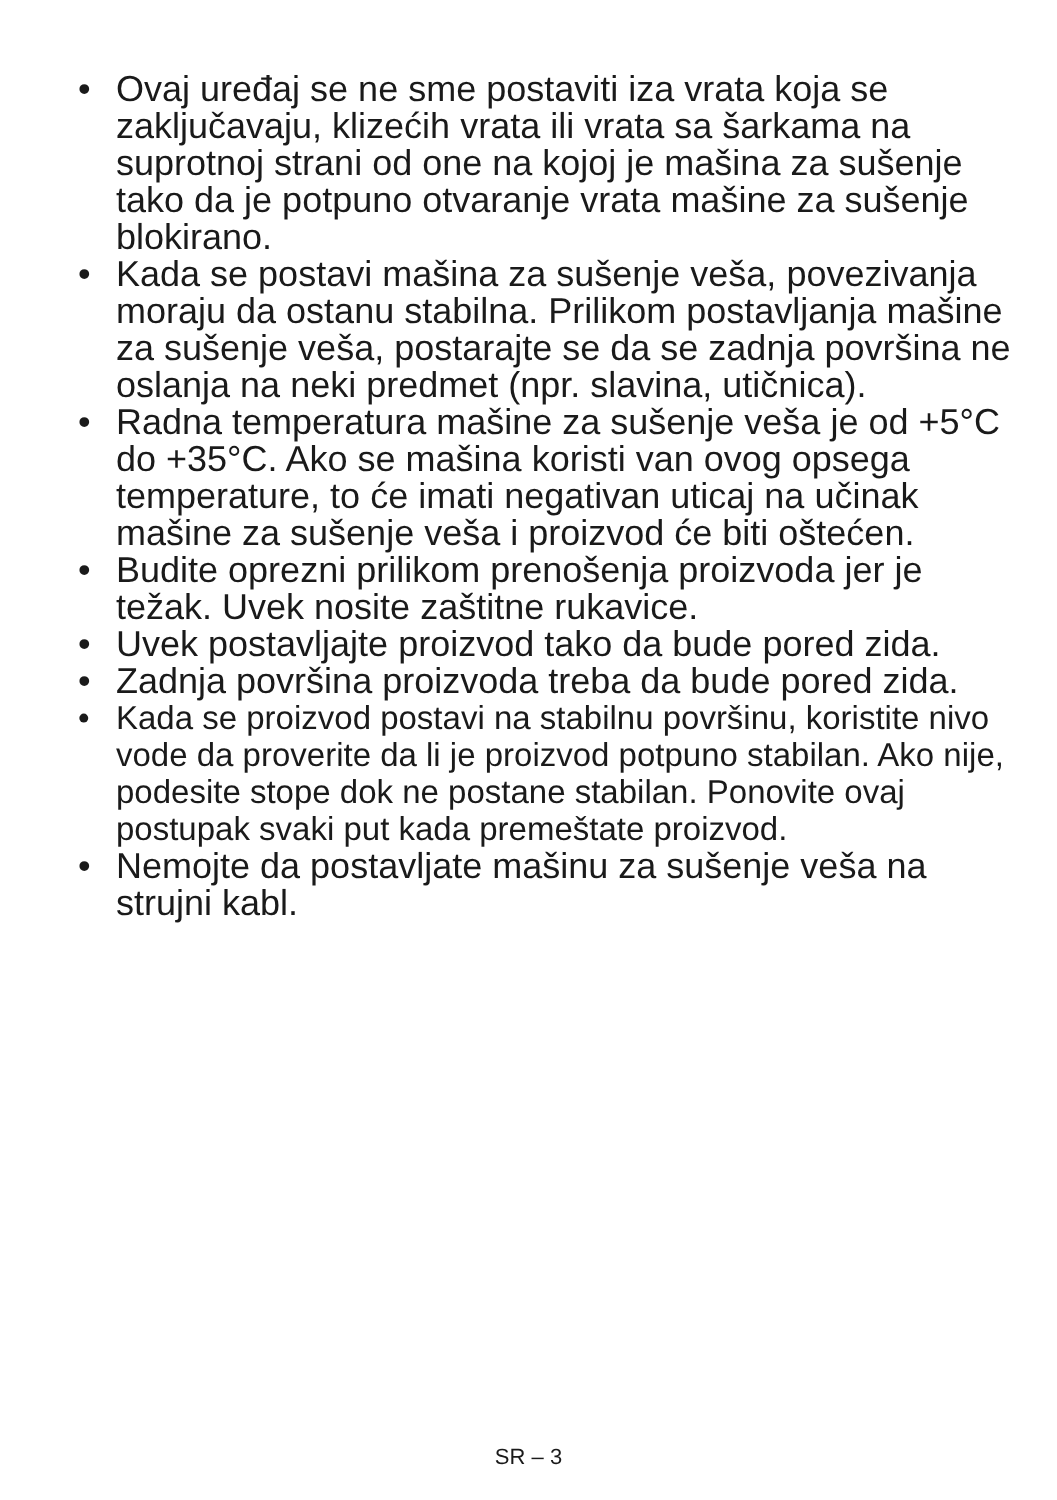• Ovaj uređaj se ne sme postaviti iza vrata koja se zaključavaju, klizećih vrata ili vrata sa šarkama na suprotnoj strani od one na kojoj je mašina za sušenje tako da je potpuno otvaranje vrata mašine za sušenje blokirano.
• Kada se postavi mašina za sušenje veša, povezivanja moraju da ostanu stabilna. Prilikom postavljanja mašine za sušenje veša, postarajte se da se zadnja površina ne oslanja na neki predmet (npr. slavina, utičnica).
• Radna temperatura mašine za sušenje veša je od +5°C do +35°C. Ako se mašina koristi van ovog opsega temperature, to će imati negativan uticaj na učinak mašine za sušenje veša i proizvod će biti oštećen.
• Budite oprezni prilikom prenošenja proizvoda jer je težak. Uvek nosite zaštitne rukavice.
• Uvek postavljajte proizvod tako da bude pored zida.
• Zadnja površina proizvoda treba da bude pored zida.
• Kada se proizvod postavi na stabilnu površinu, koristite nivo vode da proverite da li je proizvod potpuno stabilan. Ako nije, podesite stope dok ne postane stabilan. Ponovite ovaj postupak svaki put kada premeštate proizvod.
• Nemojte da postavljate mašinu za sušenje veša na strujni kabl.
SR – 3